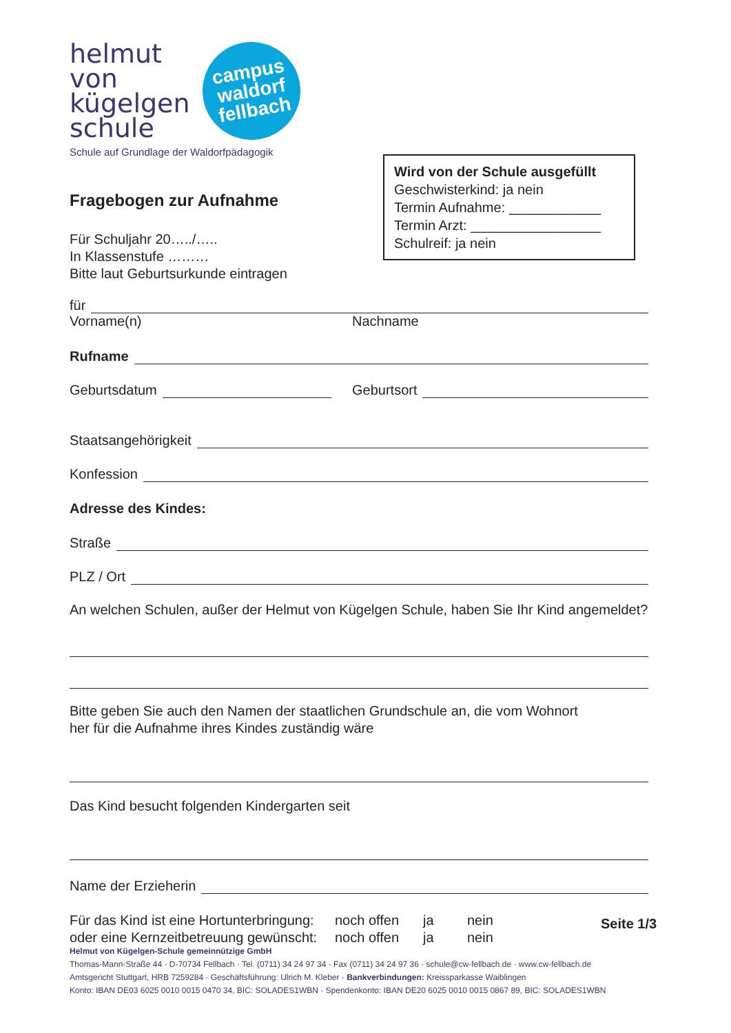helmut
von
kügelgen
schule
campus
waldorf
fellbach
Schule auf Grundlage der Waldorfpädagogik
Fragebogen zur Aufnahme
Für Schuljahr 20…../…..
In Klassenstufe ………
Bitte laut Geburtsurkunde eintragen
für
Vorname(n) Nachname
Rufname
Geburtsdatum Geburtsort
Staatsangehörigkeit
Konfession
Adresse des Kindes:
Straße
PLZ / Ort
An welchen Schulen, außer der Helmut von Kügelgen Schule, haben Sie Ihr Kind angemeldet?
Bitte geben Sie auch den Namen der staatlichen Grundschule an, die vom Wohnort
her für die Aufnahme ihres Kindes zuständig wäre
Das Kind besucht folgenden Kindergarten seit
Name der Erzieherin
Für das Kind ist eine Hortunterbringung:
oder eine Kernzeitbetreuung gewünscht: noch offen
noch offen ja
ja nein
nein
Wird von der Schule ausgefüllt
Geschwisterkind: ja nein
Termin Aufnahme: ____________
Termin Arzt: _________________
Schulreif: ja nein
Seite 1/3
Helmut von Kügelgen-Schule gemeinnützige GmbH
Thomas-Mann-Straße 44 · D-70734 Fellbach · Tel. (0711) 34 24 97 34 · Fax (0711) 34 24 97 36 · schule@cw-fellbach.de · www.cw-fellbach.de
Amtsgericht Stuttgart, HRB 7259284 · Geschäftsführung: Ulrich M. Kleber · Bankverbindungen: Kreissparkasse Waiblingen
Konto: IBAN DE03 6025 0010 0015 0470 34, BIC: SOLADES1WBN · Spendenkonto: IBAN DE20 6025 0010 0015 0867 89, BIC: SOLADES1WBN